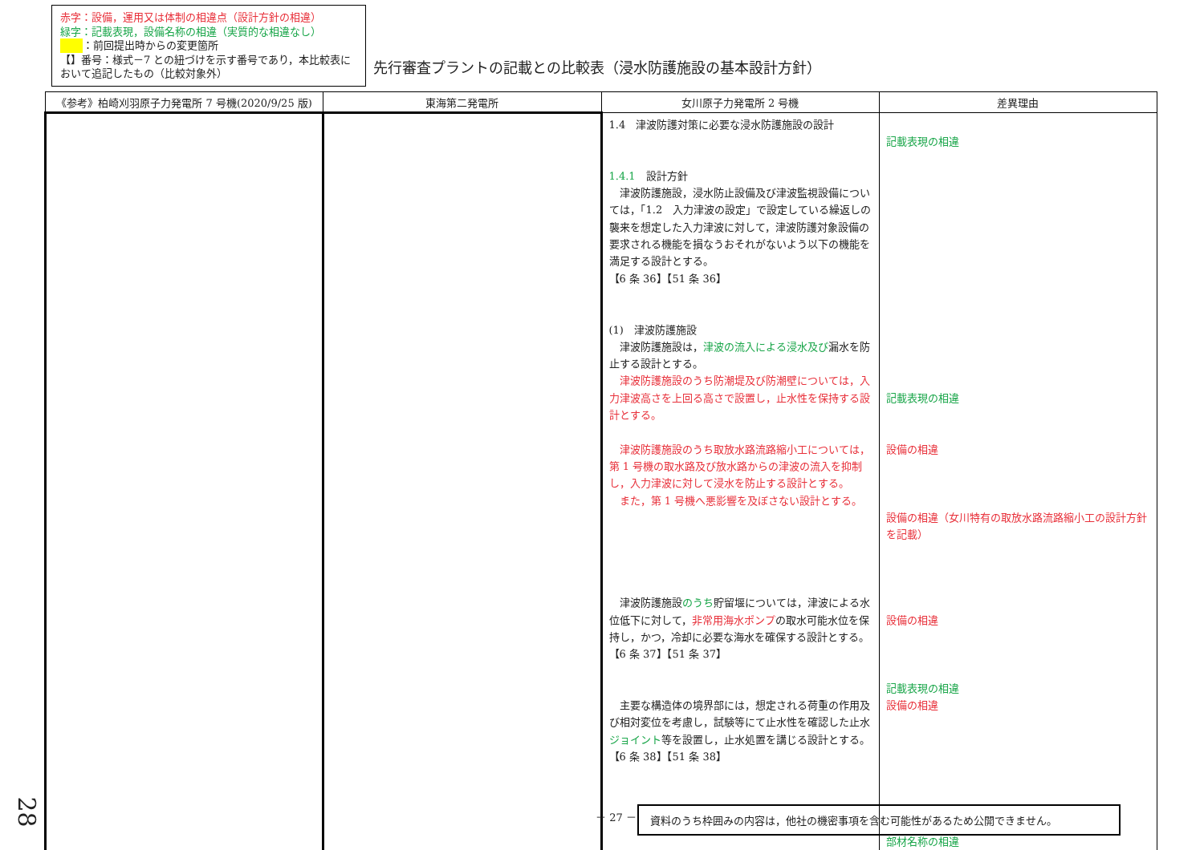赤字：設備，運用又は体制の相違点（設計方針の相違）
緑字：記載表現，設備名称の相違（実質的な相違なし）
：前回提出時からの変更箇所
【】番号：様式－7 との紐づけを示す番号であり，本比較表において追記したもの（比較対象外）
先行審査プラントの記載との比較表（浸水防護施設の基本設計方針）
| 《参考》柏崎刈羽原子力発電所 7 号機(2020/9/25 版) | 東海第二発電所 | 女川原子力発電所 2 号機 | 差異理由 |
| --- | --- | --- | --- |
| | | 1.4 津波防護対策に必要な浸水防護施設の設計 1.4.1 設計方針 津波防護施設，浸水防止設備及び津波監視設備については，「1.2 入力津波の設定」で設定している繰返しの襲来を想定した入力津波に対して，津波防護対象設備の要求される機能を損なうおそれがないよう以下の機能を満足する設計とする。 【6 条 36】【51 条 36】 (1) 津波防護施設 津波防護施設は， 津波の流入による浸水及び 漏水を防止する設計とする。 津波防護施設のうち防潮堤及び防潮壁については，入力津波高さを上回る高さで設置し，止水性を保持する設計とする。 津波防護施設のうち取放水路流路縮小工については，第 1 号機の取水路及び放水路からの津波の流入を抑制し，入力津波に対して浸水を防止する設計とする。 また，第 1 号機へ悪影響を及ぼさない設計とする。 津波防護施設 のうち 貯留堰については，津波による水位低下に対して， 非常用海水ポンプ の取水可能水位を保持し，かつ，冷却に必要な海水を確保する設計とする。 【6 条 37】【51 条 37】 主要な構造体の境界部には，想定される荷重の作用及び相対変位を考慮し，試験等にて止水性を確認した止水 ジョイント 等を設置し，止水処置を講じる設計とする。 【6 条 38】【51 条 38】 | 記載表現の相違 記載表現の相違 設備の相違 設備の相違（女川特有の取放水路流路縮小工の設計方針を記載） 設備の相違 記載表現の相違 設備の相違 部材名称の相違 |
28 － 27 － 資料のうち枠囲みの内容は，他社の機密事項を含む可能性があるため公開できません。